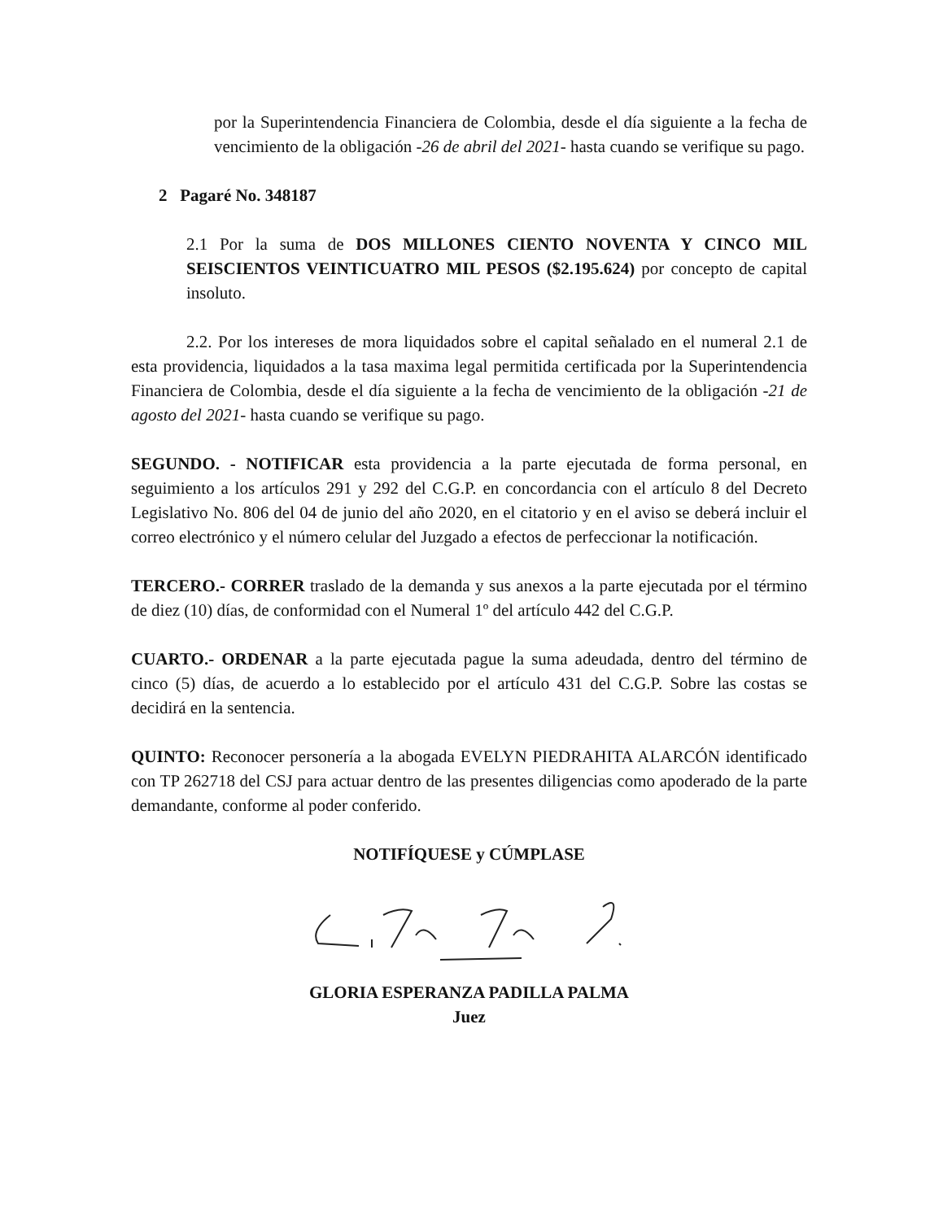por la Superintendencia Financiera de Colombia, desde el día siguiente a la fecha de vencimiento de la obligación -26 de abril del 2021- hasta cuando se verifique su pago.
2 Pagaré No. 348187
2.1 Por la suma de DOS MILLONES CIENTO NOVENTA Y CINCO MIL SEISCIENTOS VEINTICUATRO MIL PESOS ($2.195.624) por concepto de capital insoluto.
2.2. Por los intereses de mora liquidados sobre el capital señalado en el numeral 2.1 de esta providencia, liquidados a la tasa maxima legal permitida certificada por la Superintendencia Financiera de Colombia, desde el día siguiente a la fecha de vencimiento de la obligación -21 de agosto del 2021- hasta cuando se verifique su pago.
SEGUNDO. - NOTIFICAR esta providencia a la parte ejecutada de forma personal, en seguimiento a los artículos 291 y 292 del C.G.P. en concordancia con el artículo 8 del Decreto Legislativo No. 806 del 04 de junio del año 2020, en el citatorio y en el aviso se deberá incluir el correo electrónico y el número celular del Juzgado a efectos de perfeccionar la notificación.
TERCERO.- CORRER traslado de la demanda y sus anexos a la parte ejecutada por el término de diez (10) días, de conformidad con el Numeral 1º del artículo 442 del C.G.P.
CUARTO.- ORDENAR a la parte ejecutada pague la suma adeudada, dentro del término de cinco (5) días, de acuerdo a lo establecido por el artículo 431 del C.G.P. Sobre las costas se decidirá en la sentencia.
QUINTO: Reconocer personería a la abogada EVELYN PIEDRAHITA ALARCÓN identificado con TP 262718 del CSJ para actuar dentro de las presentes diligencias como apoderado de la parte demandante, conforme al poder conferido.
NOTIFÍQUESE y CÚMPLASE
GLORIA ESPERANZA PADILLA PALMA
Juez